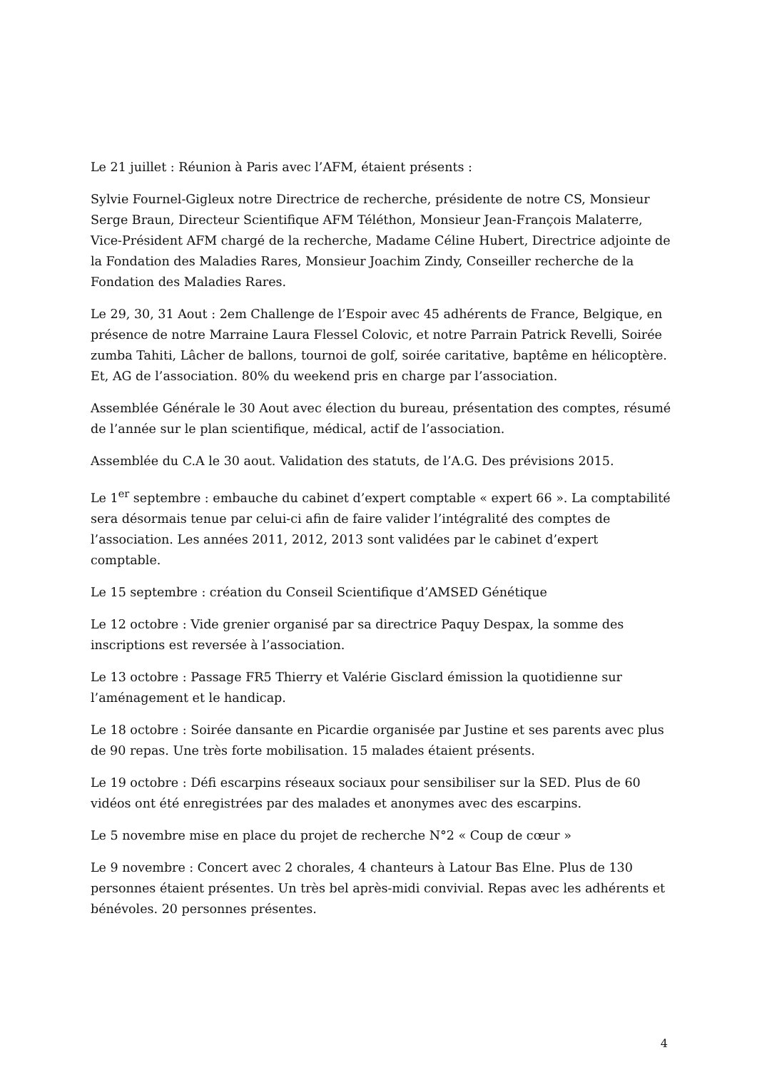Le 21 juillet : Réunion à Paris avec l’AFM, étaient présents :
Sylvie Fournel-Gigleux notre Directrice de recherche, présidente de notre CS, Monsieur Serge Braun, Directeur Scientifique AFM Téléthon, Monsieur Jean-François Malaterre, Vice-Président AFM chargé de la recherche, Madame Céline Hubert, Directrice adjointe de la Fondation des Maladies Rares, Monsieur Joachim Zindy, Conseiller recherche de la Fondation des Maladies Rares.
Le 29, 30, 31 Aout : 2em Challenge de l’Espoir avec 45 adhérents de France, Belgique, en présence de notre Marraine Laura Flessel Colovic, et notre Parrain Patrick Revelli, Soirée zumba Tahiti, Lâcher de ballons, tournoi de golf, soirée caritative, baptême en hélicoptère. Et, AG de l’association. 80% du weekend pris en charge par l’association.
Assemblée Générale le 30 Aout avec élection du bureau, présentation des comptes, résumé de l’année sur le plan scientifique, médical, actif de l’association.
Assemblée du C.A le 30 aout. Validation des statuts, de l’A.G. Des prévisions 2015.
Le 1<sup>er</sup> septembre : embauche du cabinet d’expert comptable « expert 66 ». La comptabilité sera désormais tenue par celui-ci afin de faire valider l’intégralité des comptes de l’association. Les années 2011, 2012, 2013 sont validées par le cabinet d’expert comptable.
Le 15 septembre : création du Conseil Scientifique d’AMSED Génétique
Le 12 octobre : Vide grenier organisé par sa directrice Paquy Despax, la somme des inscriptions est reversée à l’association.
Le 13 octobre : Passage FR5 Thierry et Valérie Gisclard émission la quotidienne sur l’aménagement et le handicap.
Le 18 octobre : Soirée dansante en Picardie organisée par Justine et ses parents avec plus de 90 repas. Une très forte mobilisation. 15 malades étaient présents.
Le 19 octobre : Défi escarpins réseaux sociaux pour sensibiliser sur la SED. Plus de 60 vidéos ont été enregistrées par des malades et anonymes avec des escarpins.
Le 5 novembre mise en place du projet de recherche N°2 « Coup de cœur »
Le 9 novembre : Concert avec 2 chorales, 4 chanteurs à Latour Bas Elne. Plus de 130 personnes étaient présentes. Un très bel après-midi convivial. Repas avec les adhérents et bénévoles. 20 personnes présentes.
4